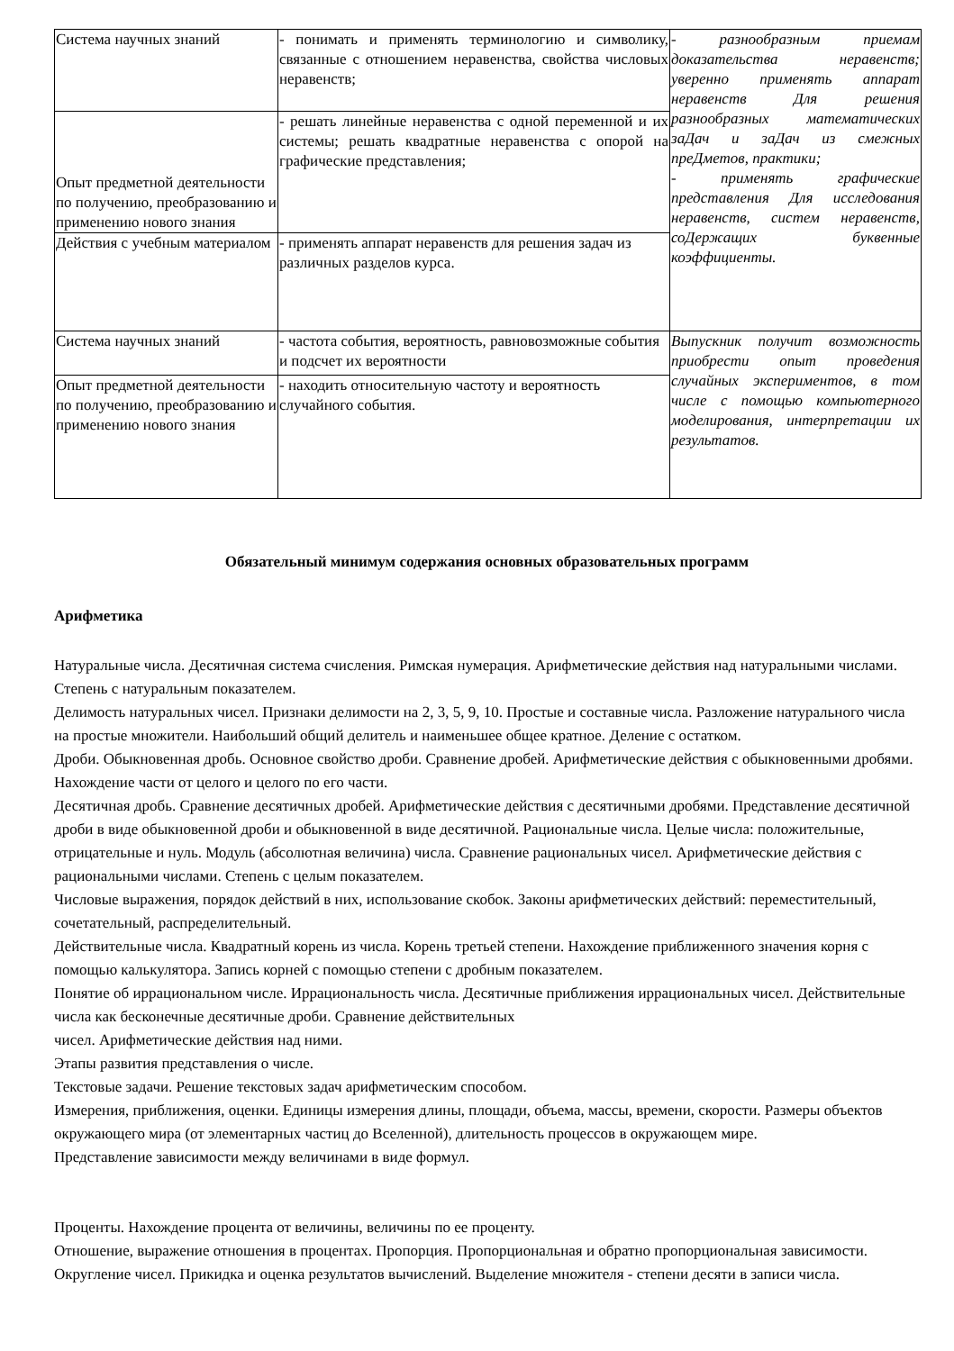| Система научных знаний | - понимать и применять терминологию и символику, связанные с отношением неравенства, свойства числовых неравенств; | - разнообразным приемам доказательства неравенств; уверенно применять аппарат неравенств Для решения разнообразных математических заДач и заДач из смежных преДметов, практики; - применять графические представления Для исследования неравенств, систем неравенств, соДержащих буквенные коэффициенты. |
| Опыт предметной деятельности по получению, преобразованию и применению нового знания | - решать линейные неравенства с одной переменной и их системы; решать квадратные неравенства с опорой на графические представления; | |
| Действия с учебным материалом | - применять аппарат неравенств для решения задач из различных разделов курса. | |
| Система научных знаний | - частота события, вероятность, равновозможные события и подсчет их вероятности | Выпускник получит возможность приобрести опыт проведения случайных экспериментов, в том числе с помощью компьютерного моделирования, интерпретации их результатов. |
| Опыт предметной деятельности по получению, преобразованию и применению нового знания | - находить относительную частоту и вероятность случайного события. | |
Обязательный минимум содержания основных образовательных программ
Арифметика
Натуральные числа. Десятичная система счисления. Римская нумерация. Арифметические действия над натуральными числами. Степень с натуральным показателем.
Делимость натуральных чисел. Признаки делимости на 2, 3, 5, 9, 10. Простые и составные числа. Разложение натурального числа на простые множители. Наибольший общий делитель и наименьшее общее кратное. Деление с остатком.
Дроби. Обыкновенная дробь. Основное свойство дроби. Сравнение дробей. Арифметические действия с обыкновенными дробями. Нахождение части от целого и целого по его части.
Десятичная дробь. Сравнение десятичных дробей. Арифметические действия с десятичными дробями. Представление десятичной дроби в виде обыкновенной дроби и обыкновенной в виде десятичной. Рациональные числа. Целые числа: положительные, отрицательные и нуль. Модуль (абсолютная величина) числа. Сравнение рациональных чисел. Арифметические действия с рациональными числами. Степень с целым показателем.
Числовые выражения, порядок действий в них, использование скобок. Законы арифметических действий: переместительный, сочетательный, распределительный.
Действительные числа. Квадратный корень из числа. Корень третьей степени. Нахождение приближенного значения корня с помощью калькулятора. Запись корней с помощью степени с дробным показателем.
Понятие об иррациональном числе. Иррациональность числа. Десятичные приближения иррациональных чисел. Действительные числа как бесконечные десятичные дроби. Сравнение действительных
чисел. Арифметические действия над ними.
Этапы развития представления о числе.
Текстовые задачи. Решение текстовых задач арифметическим способом.
Измерения, приближения, оценки. Единицы измерения длины, площади, объема, массы, времени, скорости. Размеры объектов окружающего мира (от элементарных частиц до Вселенной), длительность процессов в окружающем мире.
Представление зависимости между величинами в виде формул.
Проценты. Нахождение процента от величины, величины по ее проценту.
Отношение, выражение отношения в процентах. Пропорция. Пропорциональная и обратно пропорциональная зависимости.
Округление чисел. Прикидка и оценка результатов вычислений. Выделение множителя - степени десяти в записи числа.